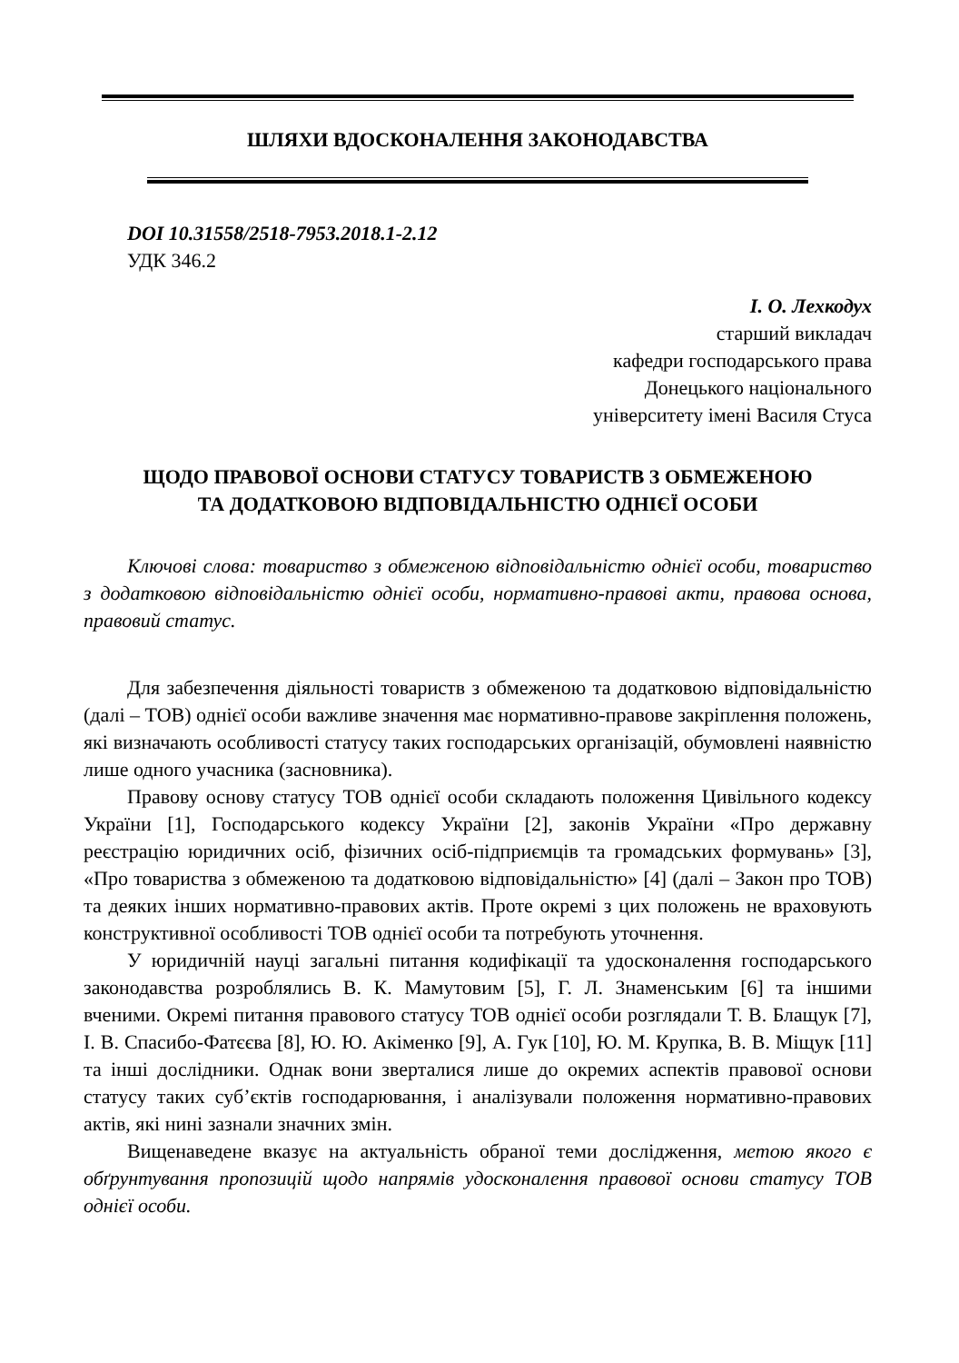ШЛЯХИ ВДОСКОНАЛЕННЯ ЗАКОНОДАВСТВА
DOI 10.31558/2518-7953.2018.1-2.12
УДК 346.2
І. О. Лехкодух
старший викладач
кафедри господарського права
Донецького національного
університету імені Василя Стуса
ЩОДО ПРАВОВОЇ ОСНОВИ СТАТУСУ ТОВАРИСТВ З ОБМЕЖЕНОЮ
ТА ДОДАТКОВОЮ ВІДПОВІДАЛЬНІСТЮ ОДНІЄЇ ОСОБИ
Ключові слова: товариство з обмеженою відповідальністю однієї особи, товариство з додатковою відповідальністю однієї особи, нормативно-правові акти, правова основа, правовий статус.
Для забезпечення діяльності товариств з обмеженою та додатковою відповідальністю (далі – ТОВ) однієї особи важливе значення має нормативно-правове закріплення положень, які визначають особливості статусу таких господарських організацій, обумовлені наявністю лише одного учасника (засновника).
Правову основу статусу ТОВ однієї особи складають положення Цивільного кодексу України [1], Господарського кодексу України [2], законів України «Про державну реєстрацію юридичних осіб, фізичних осіб-підприємців та громадських формувань» [3], «Про товариства з обмеженою та додатковою відповідальністю» [4] (далі – Закон про ТОВ) та деяких інших нормативно-правових актів. Проте окремі з цих положень не враховують конструктивної особливості ТОВ однієї особи та потребують уточнення.
У юридичній науці загальні питання кодифікації та удосконалення господарського законодавства розроблялись В. К. Мамутовим [5], Г. Л. Знаменським [6] та іншими вченими. Окремі питання правового статусу ТОВ однієї особи розглядали Т. В. Блащук [7], І. В. Спасибо-Фатєєва [8], Ю. Ю. Акіменко [9], А. Гук [10], Ю. М. Крупка, В. В. Міщук [11] та інші дослідники. Однак вони зверталися лише до окремих аспектів правової основи статусу таких суб’єктів господарювання, і аналізували положення нормативно-правових актів, які нині зазнали значних змін.
Вищенаведене вказує на актуальність обраної теми дослідження, метою якого є обґрунтування пропозицій щодо напрямів удосконалення правової основи статусу ТОВ однієї особи.